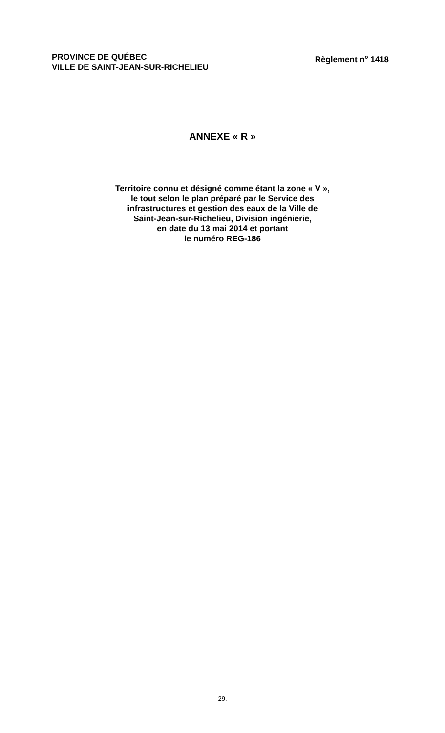PROVINCE DE QUÉBEC
VILLE DE SAINT-JEAN-SUR-RICHELIEU
Règlement n<sup>o</sup> 1418
ANNEXE « R »
Territoire connu et désigné comme étant la zone « V »,
le tout selon le plan préparé par le Service des
infrastructures et gestion des eaux de la Ville de
Saint-Jean-sur-Richelieu, Division ingénierie,
en date du 13 mai 2014 et portant
le numéro REG-186
29.